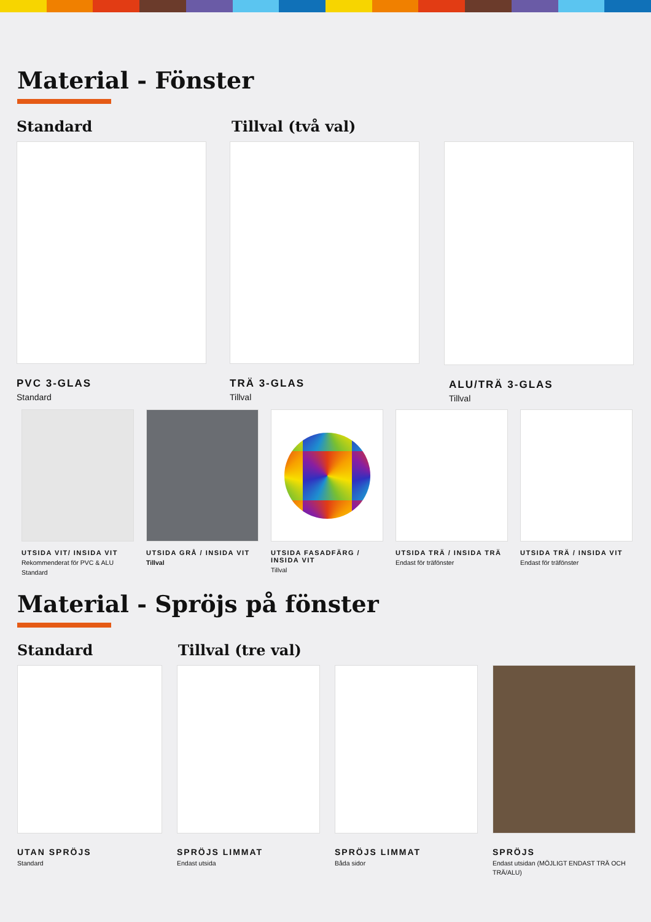Material - Fönster
Standard Tillval (två val)
PVC 3-GLAS
Standard
TRÄ 3-GLAS
Tillval
ALU/TRÄ 3-GLAS
Tillval
UTSIDA VIT/ INSIDA VIT
Rekommenderat för PVC & ALU
Standard
UTSIDA GRÅ / INSIDA VIT
Tillval
UTSIDA FASADFÄRG / INSIDA VIT
Tillval
UTSIDA TRÄ / INSIDA TRÄ
Endast för träfönster
UTSIDA TRÄ / INSIDA VIT
Endast för träfönster
Material - Spröjs på fönster
Standard Tillval (tre val)
UTAN SPRÖJS
Standard
SPRÖJS LIMMAT
Endast utsida
SPRÖJS LIMMAT
Båda sidor
SPRÖJS
Endast utsidan (MÖJLIGT ENDAST TRÄ OCH TRÄ/ALU)